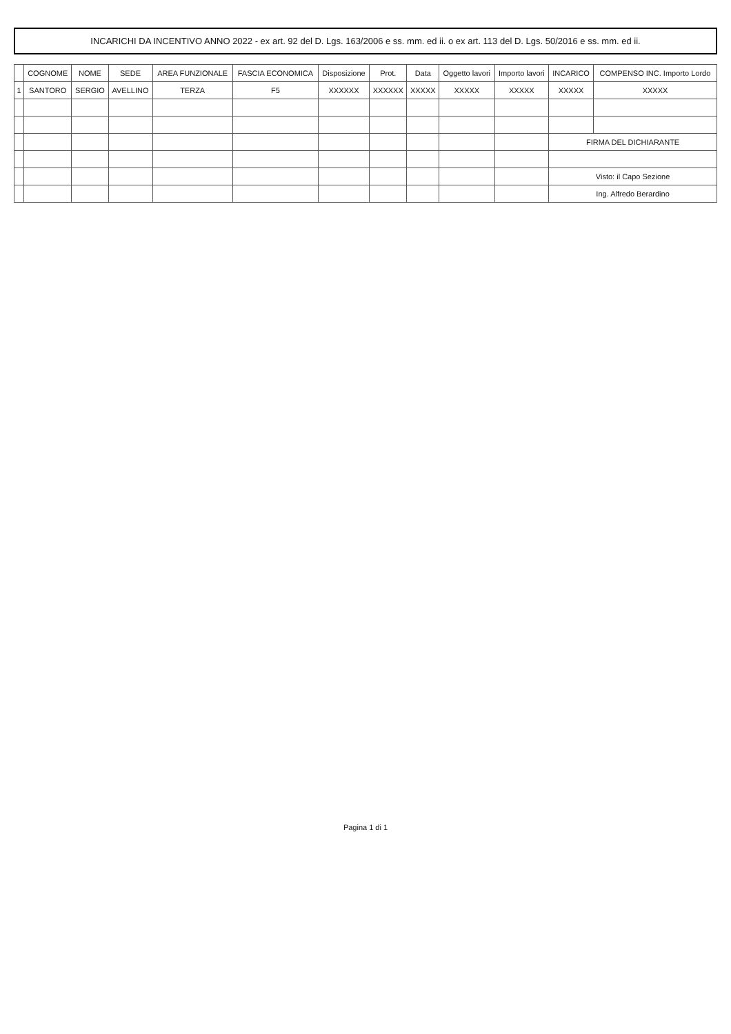INCARICHI DA INCENTIVO ANNO 2022 - ex art. 92 del D. Lgs. 163/2006 e ss. mm. ed ii. o ex art. 113 del D. Lgs. 50/2016 e ss. mm. ed ii.
| | COGNOME | NOME | SEDE | AREA FUNZIONALE | FASCIA ECONOMICA | Disposizione | Prot. | Data | Oggetto lavori | Importo lavori | INCARICO | COMPENSO INC. Importo Lordo |
| --- | --- | --- | --- | --- | --- | --- | --- | --- | --- | --- | --- | --- |
| 1 | SANTORO | SERGIO | AVELLINO | TERZA | F5 | XXXXXX | XXXXXX | XXXXX | XXXXX | XXXXX | XXXXX | XXXXX |
| | | | | | | | | | | | FIRMA DEL DICHIARANTE | |
| | | | | | | | | | | | Visto: il Capo Sezione | |
| | | | | | | | | | | | Ing. Alfredo Berardino | |
Pagina 1 di 1